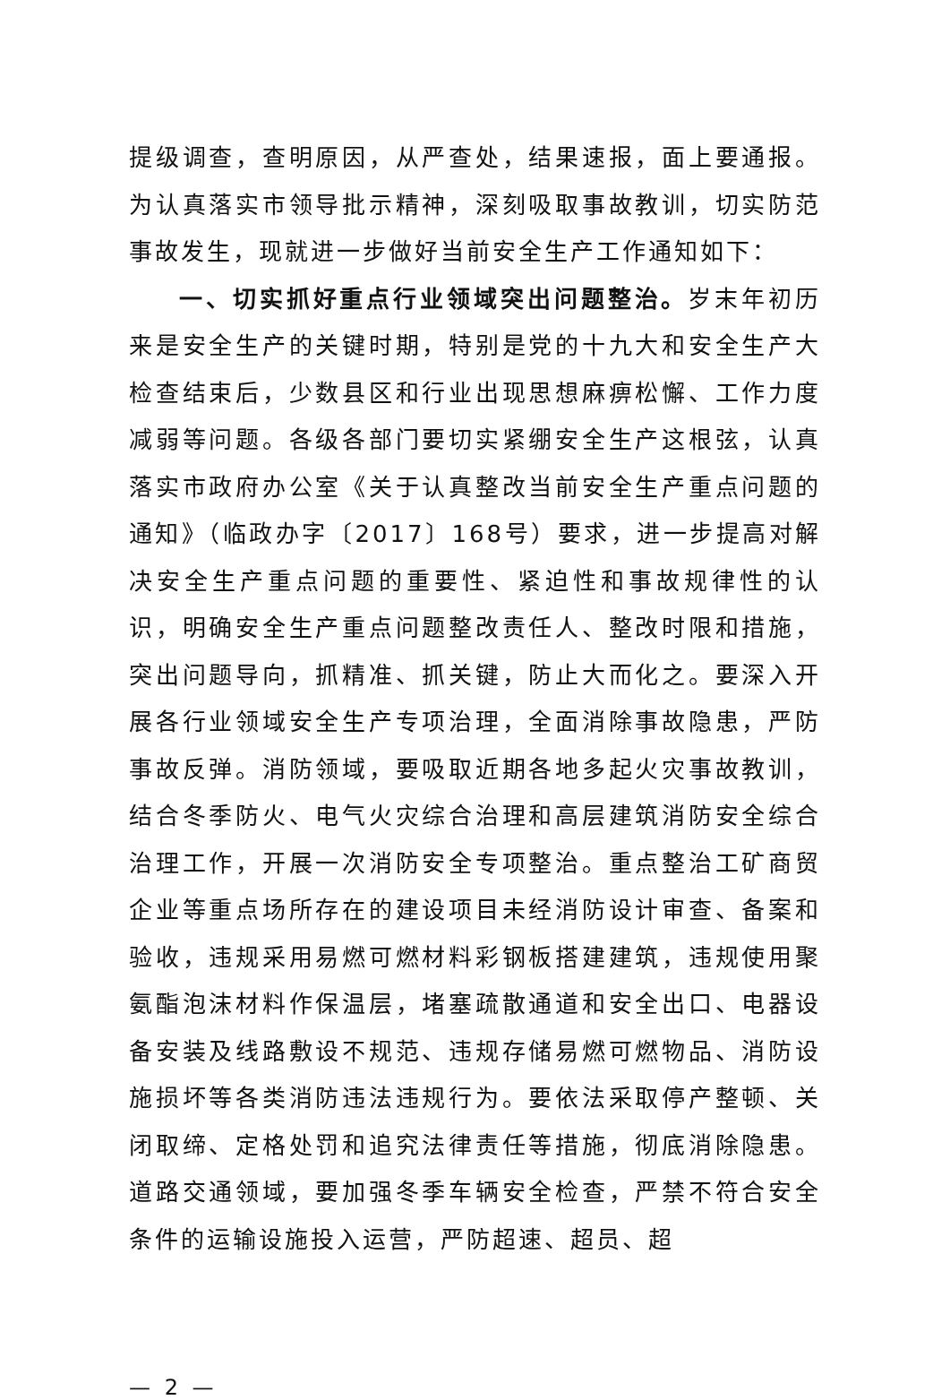提级调查，查明原因，从严查处，结果速报，面上要通报。为认真落实市领导批示精神，深刻吸取事故教训，切实防范事故发生，现就进一步做好当前安全生产工作通知如下：
一、切实抓好重点行业领域突出问题整治。岁末年初历来是安全生产的关键时期，特别是党的十九大和安全生产大检查结束后，少数县区和行业出现思想麻痹松懈、工作力度减弱等问题。各级各部门要切实紧绷安全生产这根弦，认真落实市政府办公室《关于认真整改当前安全生产重点问题的通知》（临政办字〔2017〕168号）要求，进一步提高对解决安全生产重点问题的重要性、紧迫性和事故规律性的认识，明确安全生产重点问题整改责任人、整改时限和措施，突出问题导向，抓精准、抓关键，防止大而化之。要深入开展各行业领域安全生产专项治理，全面消除事故隐患，严防事故反弹。消防领域，要吸取近期各地多起火灾事故教训，结合冬季防火、电气火灾综合治理和高层建筑消防安全综合治理工作，开展一次消防安全专项整治。重点整治工矿商贸企业等重点场所存在的建设项目未经消防设计审查、备案和验收，违规采用易燃可燃材料彩钢板搭建建筑，违规使用聚氨酯泡沫材料作保温层，堵塞疏散通道和安全出口、电器设备安装及线路敷设不规范、违规存储易燃可燃物品、消防设施损坏等各类消防违法违规行为。要依法采取停产整顿、关闭取缔、定格处罚和追究法律责任等措施，彻底消除隐患。道路交通领域，要加强冬季车辆安全检查，严禁不符合安全条件的运输设施投入运营，严防超速、超员、超
— 2 —